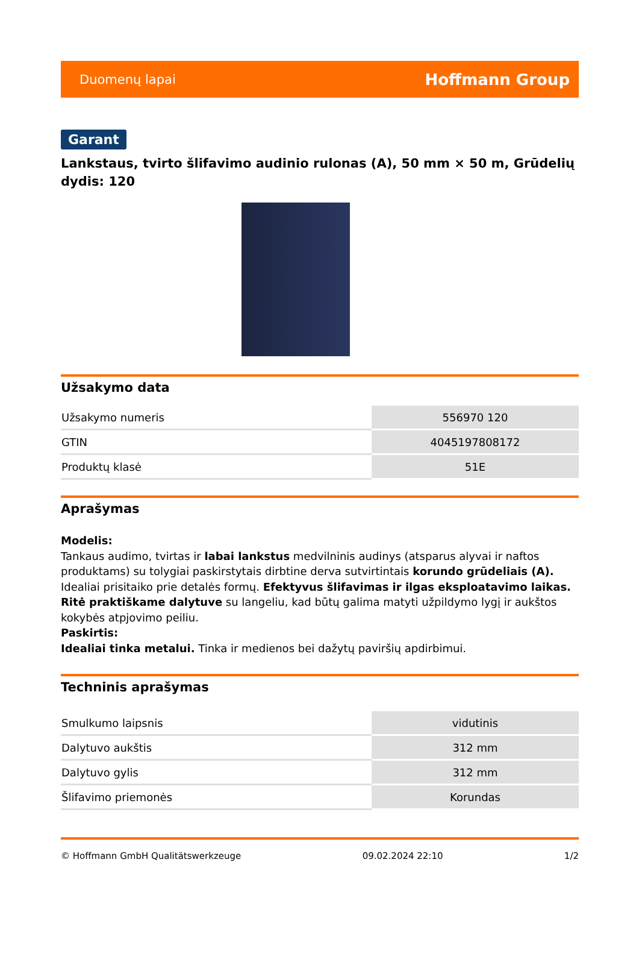Duomenų lapai Hoffmann Group
Garant
Lankstaus, tvirto šlifavimo audinio rulonas (A), 50 mm × 50 m, Grūdelių dydis: 120
Užsakymo data
| Užsakymo numeris | 556970 120 |
| GTIN | 4045197808172 |
| Produktų klasė | 51E |
Aprašymas
Modelis:
Tankaus audimo, tvirtas ir labai lankstus medvilninis audinys (atsparus alyvai ir naftos produktams) su tolygiai paskirstytais dirbtine derva sutvirtintais korundo grūdeliais (A). Idealiai prisitaiko prie detalės formų. Efektyvus šlifavimas ir ilgas eksploatavimo laikas.
Ritė praktiškame dalytuve su langeliu, kad būtų galima matyti užpildymo lygį ir aukštos kokybės atpjovimo peiliu.
Paskirtis:
Idealiai tinka metalui. Tinka ir medienos bei dažytų paviršių apdirbimui.
Techninis aprašymas
| Smulkumo laipsnis | vidutinis |
| Dalytuvo aukštis | 312 mm |
| Dalytuvo gylis | 312 mm |
| Šlifavimo priemonės | Korundas |
© Hoffmann GmbH Qualitätswerkzeuge 09.02.2024 22:10 1/2